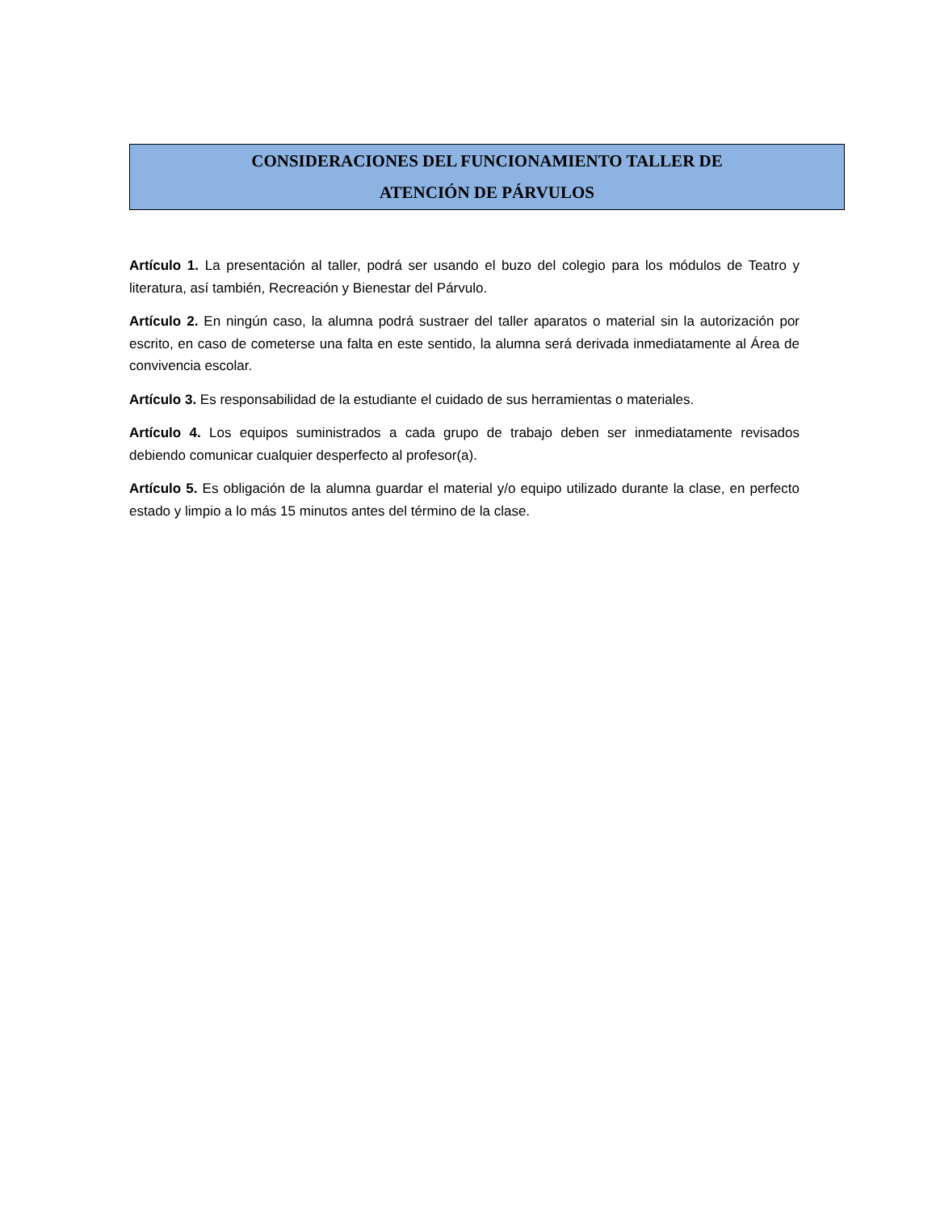CONSIDERACIONES DEL FUNCIONAMIENTO TALLER DE
ATENCIÓN DE PÁRVULOS
Artículo 1. La presentación al taller, podrá ser usando el buzo del colegio para los módulos de Teatro y literatura, así también, Recreación y Bienestar del Párvulo.
Artículo 2. En ningún caso, la alumna podrá sustraer del taller aparatos o material sin la autorización por escrito, en caso de cometerse una falta en este sentido, la alumna será derivada inmediatamente al Área de convivencia escolar.
Artículo 3. Es responsabilidad de la estudiante el cuidado de sus herramientas o materiales.
Artículo 4. Los equipos suministrados a cada grupo de trabajo deben ser inmediatamente revisados debiendo comunicar cualquier desperfecto al profesor(a).
Artículo 5. Es obligación de la alumna guardar el material y/o equipo utilizado durante la clase, en perfecto estado y limpio a lo más 15 minutos antes del término de la clase.